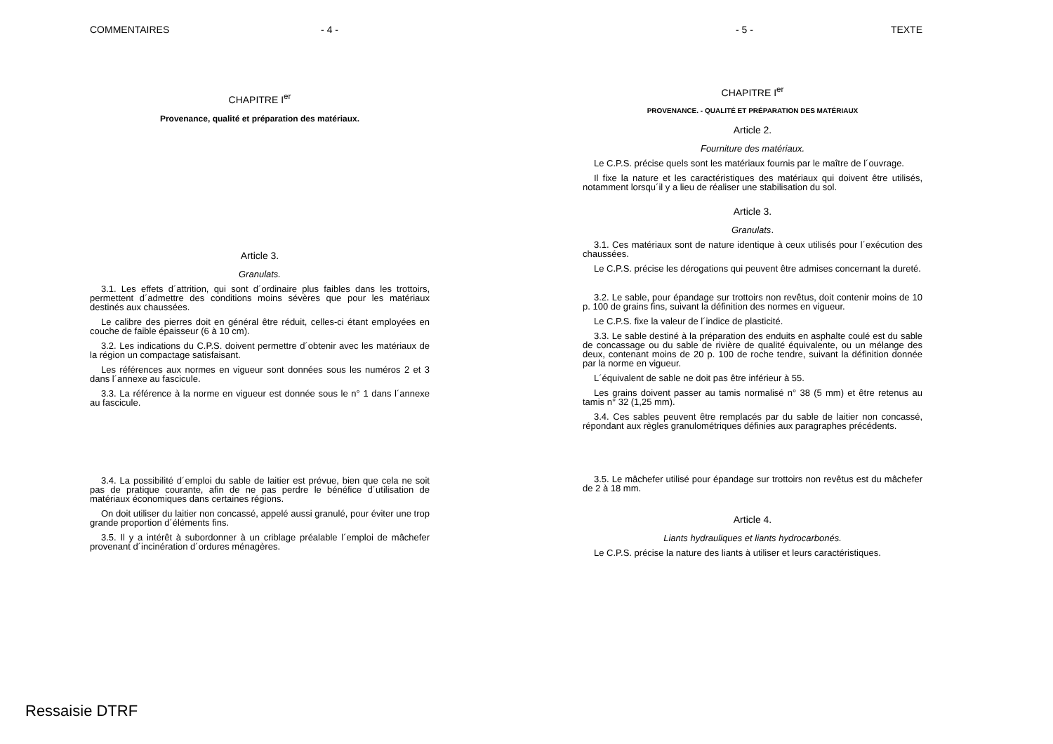COMMENTAIRES - 4 -
CHAPITRE I<sup>er</sup>
Provenance, qualité et préparation des matériaux.
Article 3.
Granulats.
3.1. Les effets d´attrition, qui sont d´ordinaire plus faibles dans les trottoirs, permettent d´admettre des conditions moins sévères que pour les matériaux destinés aux chaussées.
Le calibre des pierres doit en général être réduit, celles-ci étant employées en couche de faible épaisseur (6 à 10 cm).
3.2. Les indications du C.P.S. doivent permettre d´obtenir avec les matériaux de la région un compactage satisfaisant.
Les références aux normes en vigueur sont données sous les numéros 2 et 3 dans l´annexe au fascicule.
3.3. La référence à la norme en vigueur est donnée sous le n° 1 dans l´annexe au fascicule.
3.4. La possibilité d´emploi du sable de laitier est prévue, bien que cela ne soit pas de pratique courante, afin de ne pas perdre le bénéfice d´utilisation de matériaux économiques dans certaines régions.
On doit utiliser du laitier non concassé, appelé aussi granulé, pour éviter une trop grande proportion d´éléments fins.
3.5. Il y a intérêt à subordonner à un criblage préalable l´emploi de mâchefer provenant d´incinération d´ordures ménagères.
- 5 - TEXTE
CHAPITRE I<sup>er</sup>
PROVENANCE. - QUALITÉ ET PRÉPARATION DES MATÉRIAUX
Article 2.
Fourniture des matériaux.
Le C.P.S. précise quels sont les matériaux fournis par le maître de l´ouvrage.
Il fixe la nature et les caractéristiques des matériaux qui doivent être utilisés, notamment lorsqu´il y a lieu de réaliser une stabilisation du sol.
Article 3.
Granulats.
3.1. Ces matériaux sont de nature identique à ceux utilisés pour l´exécution des chaussées.
Le C.P.S. précise les dérogations qui peuvent être admises concernant la dureté.
3.2. Le sable, pour épandage sur trottoirs non revêtus, doit contenir moins de 10 p. 100 de grains fins, suivant la définition des normes en vigueur.
Le C.P.S. fixe la valeur de l´indice de plasticité.
3.3. Le sable destiné à la préparation des enduits en asphalte coulé est du sable de concassage ou du sable de rivière de qualité équivalente, ou un mélange des deux, contenant moins de 20 p. 100 de roche tendre, suivant la définition donnée par la norme en vigueur.
L´équivalent de sable ne doit pas être inférieur à 55.
Les grains doivent passer au tamis normalisé n° 38 (5 mm) et être retenus au tamis n° 32 (1,25 mm).
3.4. Ces sables peuvent être remplacés par du sable de laitier non concassé, répondant aux règles granulométriques définies aux paragraphes précédents.
3.5. Le mâchefer utilisé pour épandage sur trottoirs non revêtus est du mâchefer de 2 à 18 mm.
Article 4.
Liants hydrauliques et liants hydrocarbonés.
Le C.P.S. précise la nature des liants à utiliser et leurs caractéristiques.
Ressaisie DTRF